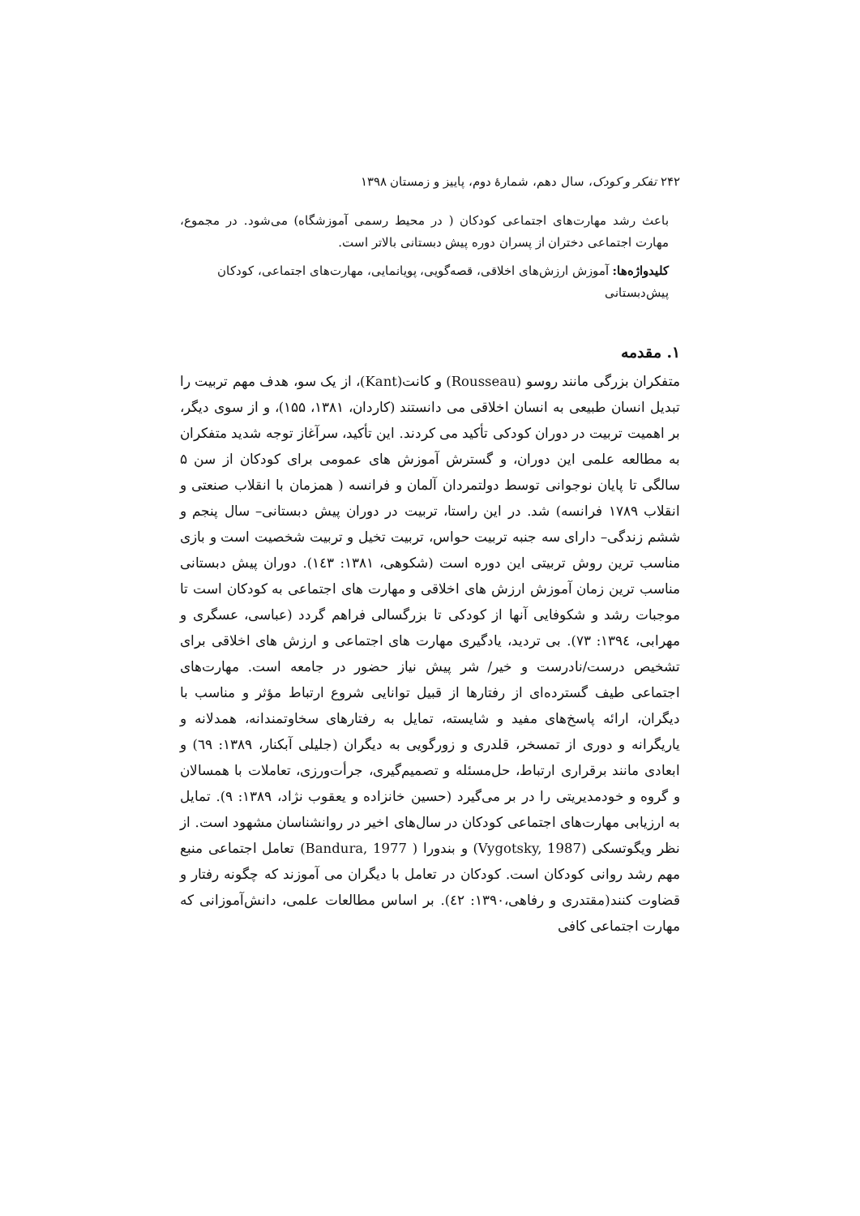۲۴۲ تفکر و کودک، سال دهم، شمارهٔ دوم، پاییز و زمستان ۱۳۹۸
باعث رشد مهارت‌های اجتماعی کودکان ( در محیط رسمی آموزشگاه) می‌شود. در مجموع، مهارت اجتماعی دختران از پسران دوره پیش دبستانی بالاتر است.
کلیدواژه‌ها: آموزش ارزش‌های اخلاقی، قصه‌گویی، پویانمایی، مهارت‌های اجتماعی، کودکان پیش‌دبستانی
۱. مقدمه
متفکران بزرگی مانند روسو (Rousseau) و کانت(Kant)، از یک سو، هدف مهم تربیت را تبدیل انسان طبیعی به انسان اخلاقی می دانستند (کاردان، ۱۳۸۱، ۱۵۵)، و از سوی دیگر، بر اهمیت تربیت در دوران کودکی تأکید می کردند. این تأکید، سرآغاز توجه شدید متفکران به مطالعه علمی این دوران، و گسترش آموزش های عمومی برای کودکان از سن ۵ سالگی تا پایان نوجوانی توسط دولتمردان آلمان و فرانسه ( همزمان با انقلاب صنعتی و انقلاب ۱۷۸۹ فرانسه) شد. در این راستا، تربیت در دوران پیش دبستانی– سال پنجم و ششم زندگی– دارای سه جنبه تربیت حواس، تربیت تخیل و تربیت شخصیت است و بازی مناسب ترین روش تربیتی این دوره است (شکوهی، ۱۳۸۱: ۱٤۳). دوران پیش دبستانی مناسب ترین زمان آموزش ارزش های اخلاقی و مهارت های اجتماعی به کودکان است تا موجبات رشد و شکوفایی آنها از کودکی تا بزرگسالی فراهم گردد (عباسی، عسگری و مهرابی، ۱۳۹٤: ۷۳). بی تردید، یادگیری مهارت های اجتماعی و ارزش های اخلاقی برای تشخیص درست/نادرست و خیر/ شر پیش نیاز حضور در جامعه است. مهارت‌های اجتماعی طیف گسترده‌ای از رفتارها از قبیل توانایی شروع ارتباط مؤثر و مناسب با دیگران، ارائه پاسخ‌های مفید و شایسته، تمایل به رفتارهای سخاوتمندانه، همدلانه و یاریگرانه و دوری از تمسخر، قلدری و زورگویی به دیگران (جلیلی آبکنار، ۱۳۸۹: ٦۹) و ابعادی مانند برقراری ارتباط، حل‌مسئله و تصمیم‌گیری، جرأت‌ورزی، تعاملات با همسالان و گروه و خودمدیریتی را در بر می‌گیرد (حسین خانزاده و یعقوب نژاد، ۱۳۸۹: ۹). تمایل به ارزیابی مهارت‌های اجتماعی کودکان در سال‌های اخیر در روانشناسان مشهود است. از نظر ویگوتسکی (Vygotsky, 1987) و بندورا ( Bandura, 1977) تعامل اجتماعی منبع مهم رشد روانی کودکان است. کودکان در تعامل با دیگران می آموزند که چگونه رفتار و قضاوت کنند(مقتدری و رفاهی،۱۳۹۰: ٤۲). بر اساس مطالعات علمی، دانش‌آموزانی که مهارت اجتماعی کافی